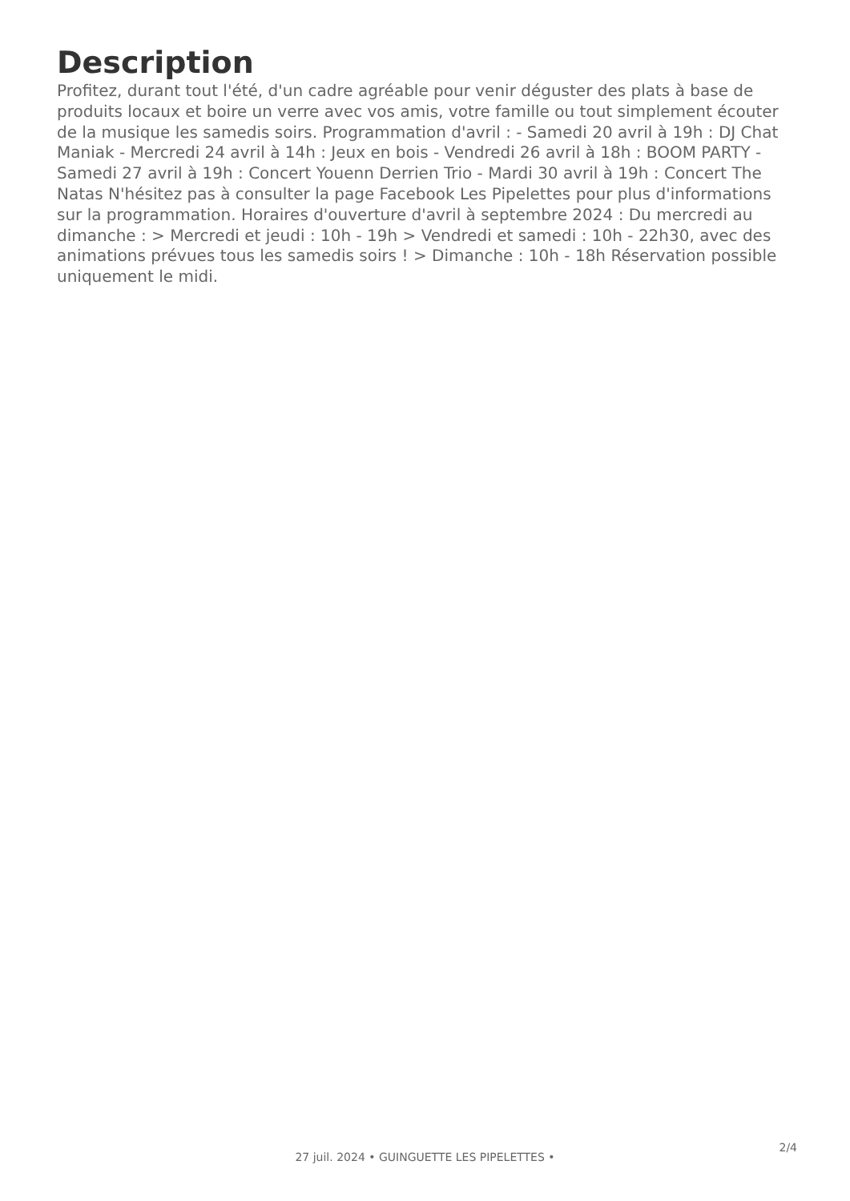Description
Profitez, durant tout l'été, d'un cadre agréable pour venir déguster des plats à base de produits locaux et boire un verre avec vos amis, votre famille ou tout simplement écouter de la musique les samedis soirs. Programmation d'avril : - Samedi 20 avril à 19h : DJ Chat Maniak - Mercredi 24 avril à 14h : Jeux en bois - Vendredi 26 avril à 18h : BOOM PARTY - Samedi 27 avril à 19h : Concert Youenn Derrien Trio - Mardi 30 avril à 19h : Concert The Natas N'hésitez pas à consulter la page Facebook Les Pipelettes pour plus d'informations sur la programmation. Horaires d'ouverture d'avril à septembre 2024 : Du mercredi au dimanche : > Mercredi et jeudi : 10h - 19h > Vendredi et samedi : 10h - 22h30, avec des animations prévues tous les samedis soirs ! > Dimanche : 10h - 18h Réservation possible uniquement le midi.
2/4
27 juil. 2024 • GUINGUETTE LES PIPELETTES •